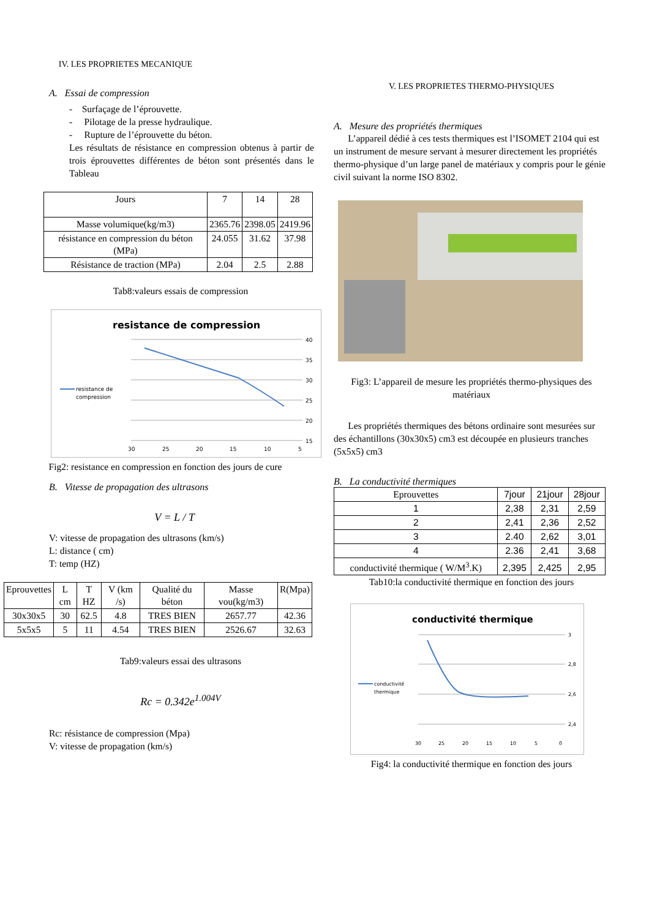IV. LES PROPRIETES MECANIQUE
A. Essai de compression
- Surfaçage de l’éprouvette.
- Pilotage de la presse hydraulique.
- Rupture de l’éprouvette du béton.
Les résultats de résistance en compression obtenus à partir de trois éprouvettes différentes de béton sont présentés dans le Tableau
| Jours | 7 | 14 | 28 |
| Masse volumique(kg/m3) | 2365.76 | 2398.05 | 2419.96 |
| résistance en compression du béton (MPa) | 24.055 | 31.62 | 37.98 |
| Résistance de traction (MPa) | 2.04 | 2.5 | 2.88 |
Tab8:valeurs essais de compression
resistance de compression
40
35
30
25
20
15
30
25
20
15
10
5
resistance de
compression
Fig2: resistance en compression en fonction des jours de cure
B. Vitesse de propagation des ultrasons
V = L / T
V: vitesse de propagation des ultrasons (km/s)
L: distance ( cm)
T: temp (HZ)
| Eprouvettes | L cm | T HZ | V (km /s) | Qualité du béton | Masse vou(kg/m3) | R(Mpa) |
| 30x30x5 | 30 | 62.5 | 4.8 | TRES BIEN | 2657.77 | 42.36 |
| 5x5x5 | 5 | 11 | 4.54 | TRES BIEN | 2526.67 | 32.63 |
Tab9:valeurs essai des ultrasons
Rc = 0.342e<sup>1.004V</sup>
Rc: résistance de compression (Mpa)
V: vitesse de propagation (km/s)
V. LES PROPRIETES THERMO-PHYSIQUES
A. Mesure des propriétés thermiques
L’appareil dédié à ces tests thermiques est l’ISOMET 2104 qui est un instrument de mesure servant à mesurer directement les propriétés thermo-physique d’un large panel de matériaux y compris pour le génie civil suivant la norme ISO 8302.
Fig3: L’appareil de mesure les propriétés thermo-physiques des matériaux
Les propriétés thermiques des bétons ordinaire sont mesurées sur des échantillons (30x30x5) cm3 est découpée en plusieurs tranches (5x5x5) cm3
B. La conductivité thermiques
| Eprouvettes | 7jour | 21jour | 28jour |
| 1 | 2,38 | 2,31 | 2,59 |
| 2 | 2,41 | 2,36 | 2,52 |
| 3 | 2.40 | 2,62 | 3,01 |
| 4 | 2.36 | 2,41 | 3,68 |
| conductivité thermique ( W/M<sup>3</sup>.K) | 2,395 | 2,425 | 2,95 |
Tab10:la conductivité thermique en fonction des jours
conductivité thermique
3
2,8
2,6
2,4
30
25
20
15
10
5
0
conductivité
thermique
Fig4: la conductivité thermique en fonction des jours